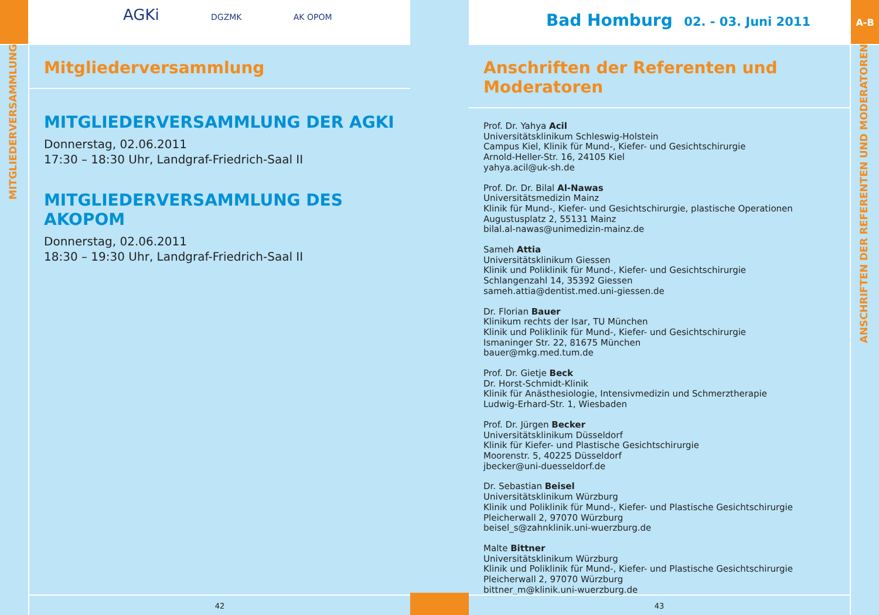AGKi DGZMK AK OPOM
MITGLIEDERVERSAMMLUNG
Mitgliederversammlung
MITGLIEDERVERSAMMLUNG DER AGKI
Donnerstag, 02.06.2011
17:30 – 18:30 Uhr, Landgraf-Friedrich-Saal II
MITGLIEDERVERSAMMLUNG DES AKOPOM
Donnerstag, 02.06.2011
18:30 – 19:30 Uhr, Landgraf-Friedrich-Saal II
42
A-B
Bad Homburg 02. - 03. Juni 2011
ANSCHRIFTEN DER REFERENTEN UND MODERATOREN
Anschriften der Referenten und Moderatoren
Prof. Dr. Yahya Acil
Universitätsklinikum Schleswig-Holstein
Campus Kiel, Klinik für Mund-, Kiefer- und Gesichtschirurgie
Arnold-Heller-Str. 16, 24105 Kiel
yahya.acil@uk-sh.de
Prof. Dr. Dr. Bilal Al-Nawas
Universitätsmedizin Mainz
Klinik für Mund-, Kiefer- und Gesichtschirurgie, plastische Operationen
Augustusplatz 2, 55131 Mainz
bilal.al-nawas@unimedizin-mainz.de
Sameh Attia
Universitätsklinikum Giessen
Klinik und Poliklinik für Mund-, Kiefer- und Gesichtschirurgie
Schlangenzahl 14, 35392 Giessen
sameh.attia@dentist.med.uni-giessen.de
Dr. Florian Bauer
Klinikum rechts der Isar, TU München
Klinik und Poliklinik für Mund-, Kiefer- und Gesichtschirurgie
Ismaninger Str. 22, 81675 München
bauer@mkg.med.tum.de
Prof. Dr. Gietje Beck
Dr. Horst-Schmidt-Klinik
Klinik für Anästhesiologie, Intensivmedizin und Schmerztherapie
Ludwig-Erhard-Str. 1, Wiesbaden
Prof. Dr. Jürgen Becker
Universitätsklinikum Düsseldorf
Klinik für Kiefer- und Plastische Gesichtschirurgie
Moorenstr. 5, 40225 Düsseldorf
jbecker@uni-duesseldorf.de
Dr. Sebastian Beisel
Universitätsklinikum Würzburg
Klinik und Poliklinik für Mund-, Kiefer- und Plastische Gesichtschirurgie
Pleicherwall 2, 97070 Würzburg
beisel_s@zahnklinik.uni-wuerzburg.de
Malte Bittner
Universitätsklinikum Würzburg
Klinik und Poliklinik für Mund-, Kiefer- und Plastische Gesichtschirurgie
Pleicherwall 2, 97070 Würzburg
bittner_m@klinik.uni-wuerzburg.de
43